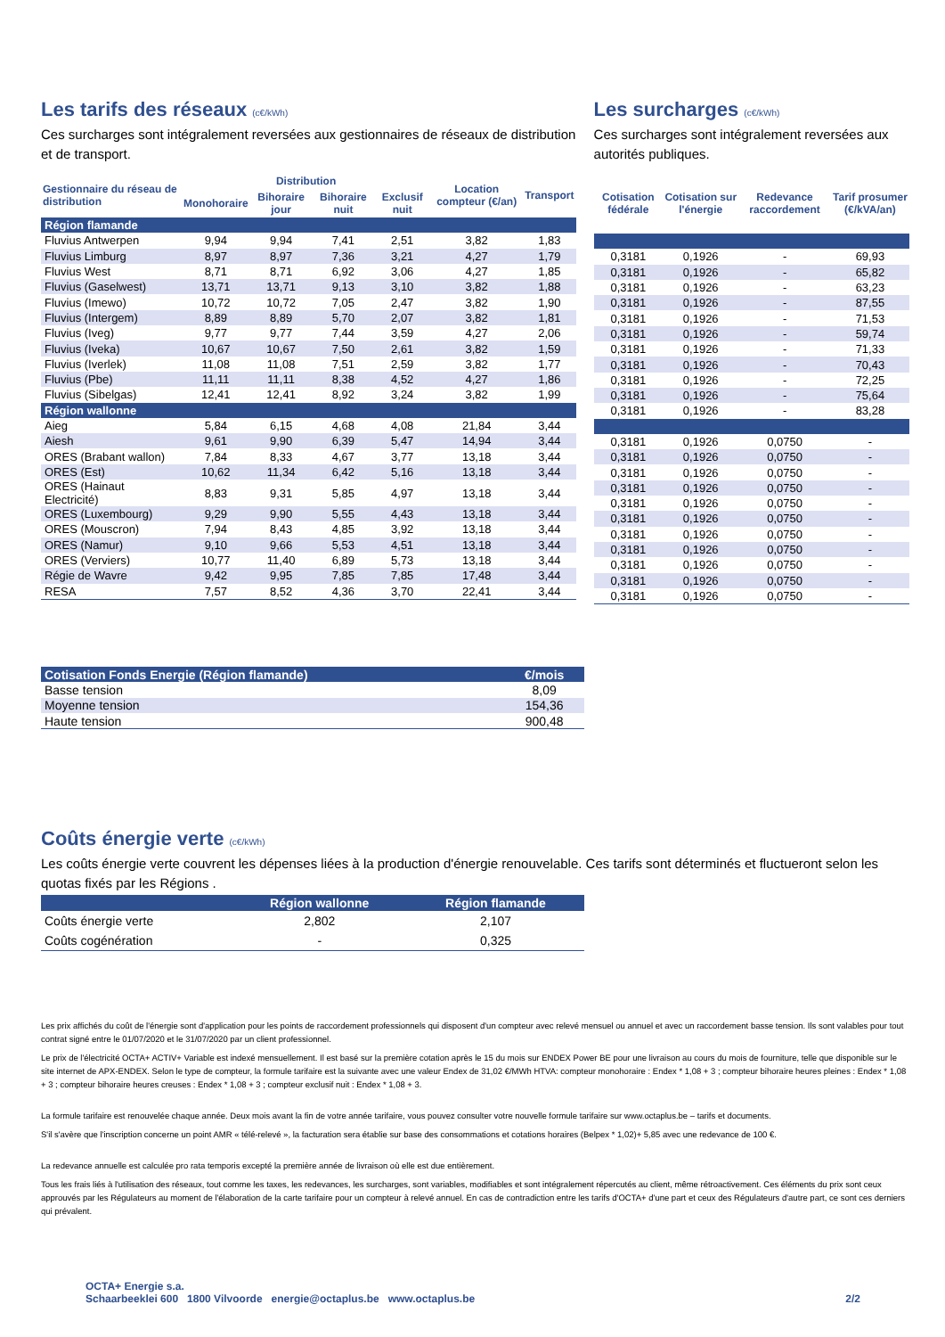Les tarifs des réseaux (c€/kWh)
Ces surcharges sont intégralement reversées aux gestionnaires de réseaux de distribution et de transport.
| Gestionnaire du réseau de distribution | Distribution | | | | Location compteur (€/an) | Transport |
| --- | --- | --- | --- | --- | --- | --- |
| | Monohoraire | Bihoraire jour | Bihoraire nuit | Exclusif nuit | | |
| Région flamande | | | | | | |
| Fluvius Antwerpen | 9,94 | 9,94 | 7,41 | 2,51 | 3,82 | 1,83 |
| Fluvius Limburg | 8,97 | 8,97 | 7,36 | 3,21 | 4,27 | 1,79 |
| Fluvius West | 8,71 | 8,71 | 6,92 | 3,06 | 4,27 | 1,85 |
| Fluvius (Gaselwest) | 13,71 | 13,71 | 9,13 | 3,10 | 3,82 | 1,88 |
| Fluvius (Imewo) | 10,72 | 10,72 | 7,05 | 2,47 | 3,82 | 1,90 |
| Fluvius (Intergem) | 8,89 | 8,89 | 5,70 | 2,07 | 3,82 | 1,81 |
| Fluvius (Iveg) | 9,77 | 9,77 | 7,44 | 3,59 | 4,27 | 2,06 |
| Fluvius (Iveka) | 10,67 | 10,67 | 7,50 | 2,61 | 3,82 | 1,59 |
| Fluvius (Iverlek) | 11,08 | 11,08 | 7,51 | 2,59 | 3,82 | 1,77 |
| Fluvius (Pbe) | 11,11 | 11,11 | 8,38 | 4,52 | 4,27 | 1,86 |
| Fluvius (Sibelgas) | 12,41 | 12,41 | 8,92 | 3,24 | 3,82 | 1,99 |
| Région wallonne | | | | | | |
| Aieg | 5,84 | 6,15 | 4,68 | 4,08 | 21,84 | 3,44 |
| Aiesh | 9,61 | 9,90 | 6,39 | 5,47 | 14,94 | 3,44 |
| ORES (Brabant wallon) | 7,84 | 8,33 | 4,67 | 3,77 | 13,18 | 3,44 |
| ORES (Est) | 10,62 | 11,34 | 6,42 | 5,16 | 13,18 | 3,44 |
| ORES (Hainaut Electricité) | 8,83 | 9,31 | 5,85 | 4,97 | 13,18 | 3,44 |
| ORES (Luxembourg) | 9,29 | 9,90 | 5,55 | 4,43 | 13,18 | 3,44 |
| ORES (Mouscron) | 7,94 | 8,43 | 4,85 | 3,92 | 13,18 | 3,44 |
| ORES (Namur) | 9,10 | 9,66 | 5,53 | 4,51 | 13,18 | 3,44 |
| ORES (Verviers) | 10,77 | 11,40 | 6,89 | 5,73 | 13,18 | 3,44 |
| Régie de Wavre | 9,42 | 9,95 | 7,85 | 7,85 | 17,48 | 3,44 |
| RESA | 7,57 | 8,52 | 4,36 | 3,70 | 22,41 | 3,44 |
Les surcharges (c€/kWh)
Ces surcharges sont intégralement reversées aux autorités publiques.
| Cotisation fédérale | Cotisation sur l'énergie | Redevance raccordement | Tarif prosumer (€/kVA/an) |
| --- | --- | --- | --- |
| 0,3181 | 0,1926 | - | 69,93 |
| 0,3181 | 0,1926 | - | 65,82 |
| 0,3181 | 0,1926 | - | 63,23 |
| 0,3181 | 0,1926 | - | 87,55 |
| 0,3181 | 0,1926 | - | 71,53 |
| 0,3181 | 0,1926 | - | 59,74 |
| 0,3181 | 0,1926 | - | 71,33 |
| 0,3181 | 0,1926 | - | 70,43 |
| 0,3181 | 0,1926 | - | 72,25 |
| 0,3181 | 0,1926 | - | 75,64 |
| 0,3181 | 0,1926 | - | 83,28 |
| 0,3181 | 0,1926 | 0,0750 | - |
| 0,3181 | 0,1926 | 0,0750 | - |
| 0,3181 | 0,1926 | 0,0750 | - |
| 0,3181 | 0,1926 | 0,0750 | - |
| 0,3181 | 0,1926 | 0,0750 | - |
| 0,3181 | 0,1926 | 0,0750 | - |
| 0,3181 | 0,1926 | 0,0750 | - |
| 0,3181 | 0,1926 | 0,0750 | - |
| 0,3181 | 0,1926 | 0,0750 | - |
| 0,3181 | 0,1926 | 0,0750 | - |
| 0,3181 | 0,1926 | 0,0750 | - |
| Cotisation Fonds Energie (Région flamande) | €/mois |
| Basse tension | 8,09 |
| Moyenne tension | 154,36 |
| Haute tension | 900,48 |
Coûts énergie verte (c€/kWh)
Les coûts énergie verte couvrent les dépenses liées à la production d'énergie renouvelable. Ces tarifs sont déterminés et fluctueront selon les quotas fixés par les Régions .
| | Région wallonne | Région flamande |
| Coûts énergie verte | 2,802 | 2,107 |
| Coûts cogénération | - | 0,325 |
Les prix affichés du coût de l'énergie sont d'application pour les points de raccordement professionnels qui disposent d'un compteur avec relevé mensuel ou annuel et avec un raccordement basse tension. Ils sont valables pour tout contrat signé entre le 01/07/2020 et le 31/07/2020 par un client professionnel.
Le prix de l'électricité OCTA+ ACTIV+ Variable est indexé mensuellement. Il est basé sur la première cotation après le 15 du mois sur ENDEX Power BE pour une livraison au cours du mois de fourniture, telle que disponible sur le site internet de APX-ENDEX. Selon le type de compteur, la formule tarifaire est la suivante avec une valeur Endex de 31,02 €/MWh HTVA: compteur monohoraire : Endex * 1,08 + 3 ; compteur bihoraire heures pleines : Endex * 1,08 + 3 ; compteur bihoraire heures creuses : Endex * 1,08 + 3 ; compteur exclusif nuit : Endex * 1,08 + 3.
La formule tarifaire est renouvelée chaque année. Deux mois avant la fin de votre année tarifaire, vous pouvez consulter votre nouvelle formule tarifaire sur www.octaplus.be – tarifs et documents.
S'il s'avère que l'inscription concerne un point AMR « télé-relevé », la facturation sera établie sur base des consommations et cotations horaires (Belpex * 1,02)+ 5,85 avec une redevance de 100 €.
La redevance annuelle est calculée pro rata temporis excepté la première année de livraison où elle est due entièrement.
Tous les frais liés à l'utilisation des réseaux, tout comme les taxes, les redevances, les surcharges, sont variables, modifiables et sont intégralement répercutés au client, même rétroactivement. Ces éléments du prix sont ceux approuvés par les Régulateurs au moment de l'élaboration de la carte tarifaire pour un compteur à relevé annuel. En cas de contradiction entre les tarifs d'OCTA+ d'une part et ceux des Régulateurs d'autre part, ce sont ces derniers qui prévalent.
OCTA+ Energie s.a.
Schaarbeeklei 600 1800 Vilvoorde energie@octaplus.be www.octaplus.be
2/2